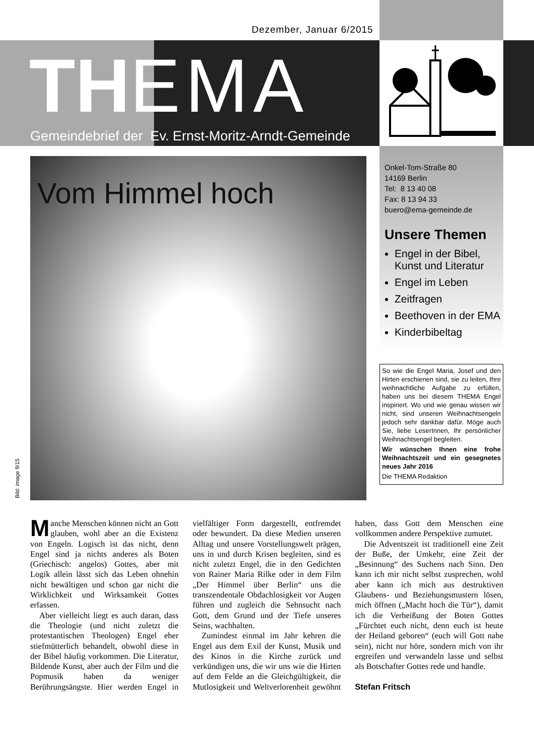Dezember, Januar 6/2015
THEMA
Gemeindebrief der Ev. Ernst-Moritz-Arndt-Gemeinde
Vom Himmel hoch
Bild: image 9/15
Onkel-Tom-Straße 80
14169 Berlin
Tel: 8 13 40 08
Fax: 8 13 94 33
buero@ema-gemeinde.de
Unsere Themen
Engel in der Bibel, Kunst und Literatur
Engel im Leben
Zeitfragen
Beethoven in der EMA
Kinderbibeltag
So wie die Engel Maria, Josef und den Hirten erschienen sind, sie zu leiten, Ihre weihnachtliche Aufgabe zu erfüllen, haben uns bei diesem THEMA Engel inspiriert. Wo und wie genau wissen wir nicht, sind unseren Weihnachtsengeln jedoch sehr dankbar dafür. Möge auch Sie, liebe LeserInnen, Ihr persönlicher Weihnachtsengel begleiten.
Wir wünschen Ihnen eine frohe Weihnachtszeit und ein gesegnetes neues Jahr 2016
Die THEMA Redaktion
Manche Menschen können nicht an Gott glauben, wohl aber an die Existenz von Engeln. Logisch ist das nicht, denn Engel sind ja nichts anderes als Boten (Griechisch: angelos) Gottes, aber mit Logik allein lässt sich das Leben ohnehin nicht bewältigen und schon gar nicht die Wirklichkeit und Wirksamkeit Gottes erfassen.
Aber vielleicht liegt es auch daran, dass die Theologie (und nicht zuletzt die protestantischen Theologen) Engel eher stiefmütterlich behandelt, obwohl diese in der Bibel häufig vorkommen. Die Literatur, Bildende Kunst, aber auch der Film und die Popmusik haben da weniger Berührungsängste. Hier werden Engel in vielfältiger Form dargestellt, entfremdet oder bewundert. Da diese Medien unseren Alltag und unsere Vorstellungswelt prägen, uns in und durch Krisen begleiten, sind es nicht zuletzt Engel, die in den Gedichten von Rainer Maria Rilke oder in dem Film „Der Himmel über Berlin“ uns die transzendentale Obdachlosigkeit vor Augen führen und zugleich die Sehnsucht nach Gott, dem Grund und der Tiefe unseres Seins, wachhalten.
Zumindest einmal im Jahr kehren die Engel aus dem Exil der Kunst, Musik und des Kinos in die Kirche zurück und verkündigen uns, die wir uns wie die Hirten auf dem Felde an die Gleichgültigkeit, die Mutlosigkeit und Weltverlorenheit gewöhnt haben, dass Gott dem Menschen eine vollkommen andere Perspektive zumutet.
Die Adventszeit ist traditionell eine Zeit der Buße, der Umkehr, eine Zeit der „Besinnung“ des Suchens nach Sinn. Den kann ich mir nicht selbst zusprechen, wohl aber kann ich mich aus destruktiven Glaubens- und Beziehungsmustern lösen, mich öffnen („Macht hoch die Tür“), damit ich die Verheißung der Boten Gottes „Fürchtet euch nicht, denn euch ist heute der Heiland geboren“ (euch will Gott nahe sein), nicht nur höre, sondern mich von ihr ergreifen und verwandeln lasse und selbst als Botschafter Gottes rede und handle.
Stefan Fritsch